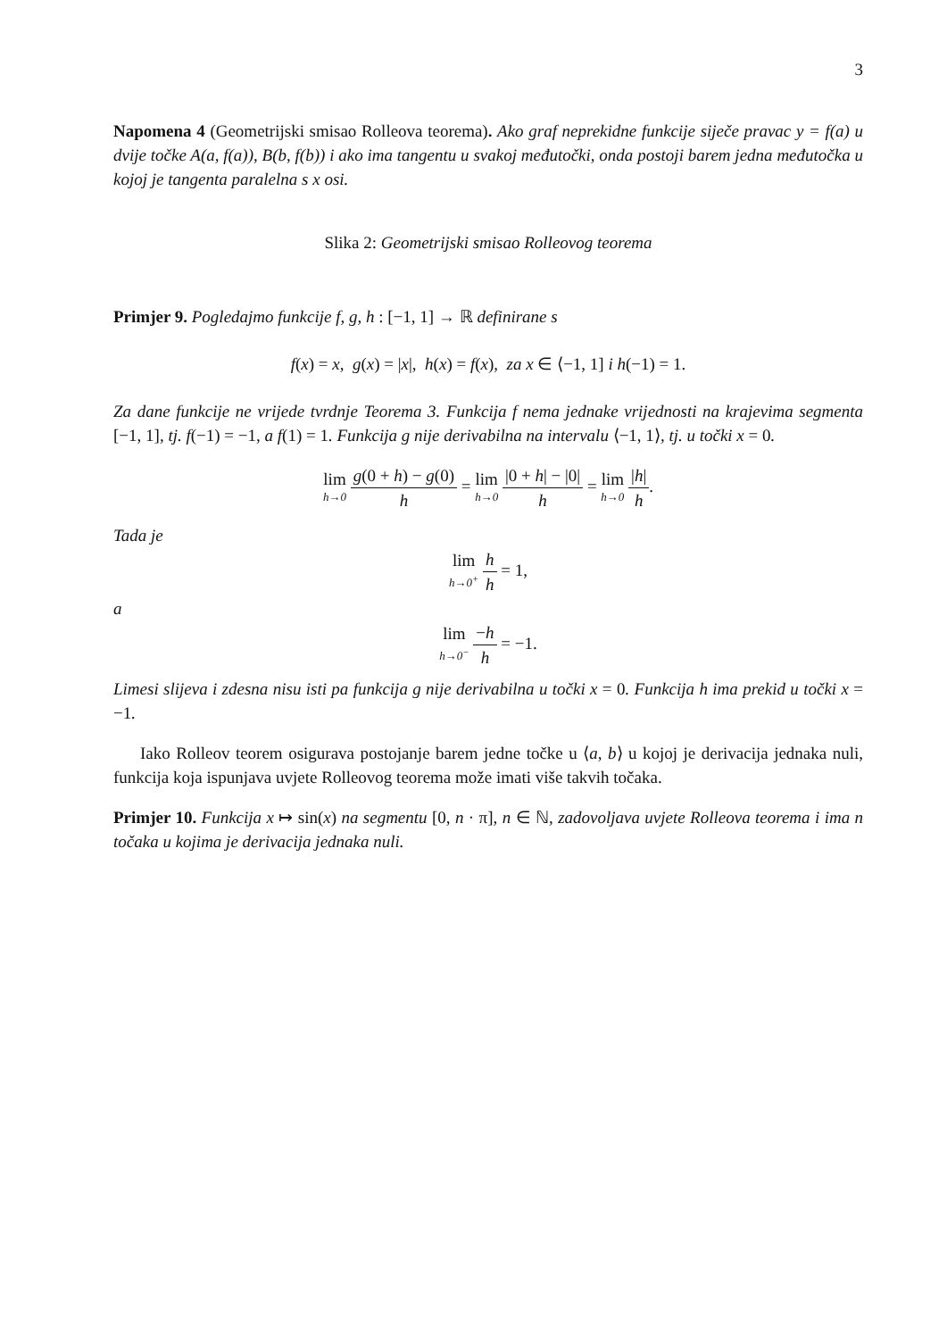3
Napomena 4 (Geometrijski smisao Rolleova teorema). Ako graf neprekidne funkcije siječe pravac y = f(a) u dvije točke A(a, f(a)), B(b, f(b)) i ako ima tangentu u svakoj međutočki, onda postoji barem jedna međutočka u kojoj je tangenta paralelna s x osi.
Slika 2: Geometrijski smisao Rolleovog teorema
Primjer 9. Pogledajmo funkcije f, g, h : [−1, 1] → ℝ definirane s
f(x) = x, g(x) = |x|, h(x) = f(x), za x ∈ ⟨−1, 1] i h(−1) = 1.
Za dane funkcije ne vrijede tvrdnje Teorema 3. Funkcija f nema jednake vrijednosti na krajevima segmenta [−1, 1], tj. f(−1) = −1, a f(1) = 1. Funkcija g nije derivabilna na intervalu ⟨−1, 1⟩, tj. u točki x = 0.
lim h→0 g(0 + h) − g(0) h = lim h→0 |0 + h| − |0| h = lim h→0 |h| h.
Tada je
lim h→0<sup>+</sup> h h = 1,
a
lim h→0<sup>−</sup> −h h = −1.
Limesi slijeva i zdesna nisu isti pa funkcija g nije derivabilna u točki x = 0. Funkcija h ima prekid u točki x = −1.
Iako Rolleov teorem osigurava postojanje barem jedne točke u ⟨a, b⟩ u kojoj je derivacija jednaka nuli, funkcija koja ispunjava uvjete Rolleovog teorema može imati više takvih točaka.
Primjer 10. Funkcija x ↦ sin(x) na segmentu [0, n · π], n ∈ ℕ, zadovoljava uvjete Rolleova teorema i ima n točaka u kojima je derivacija jednaka nuli.